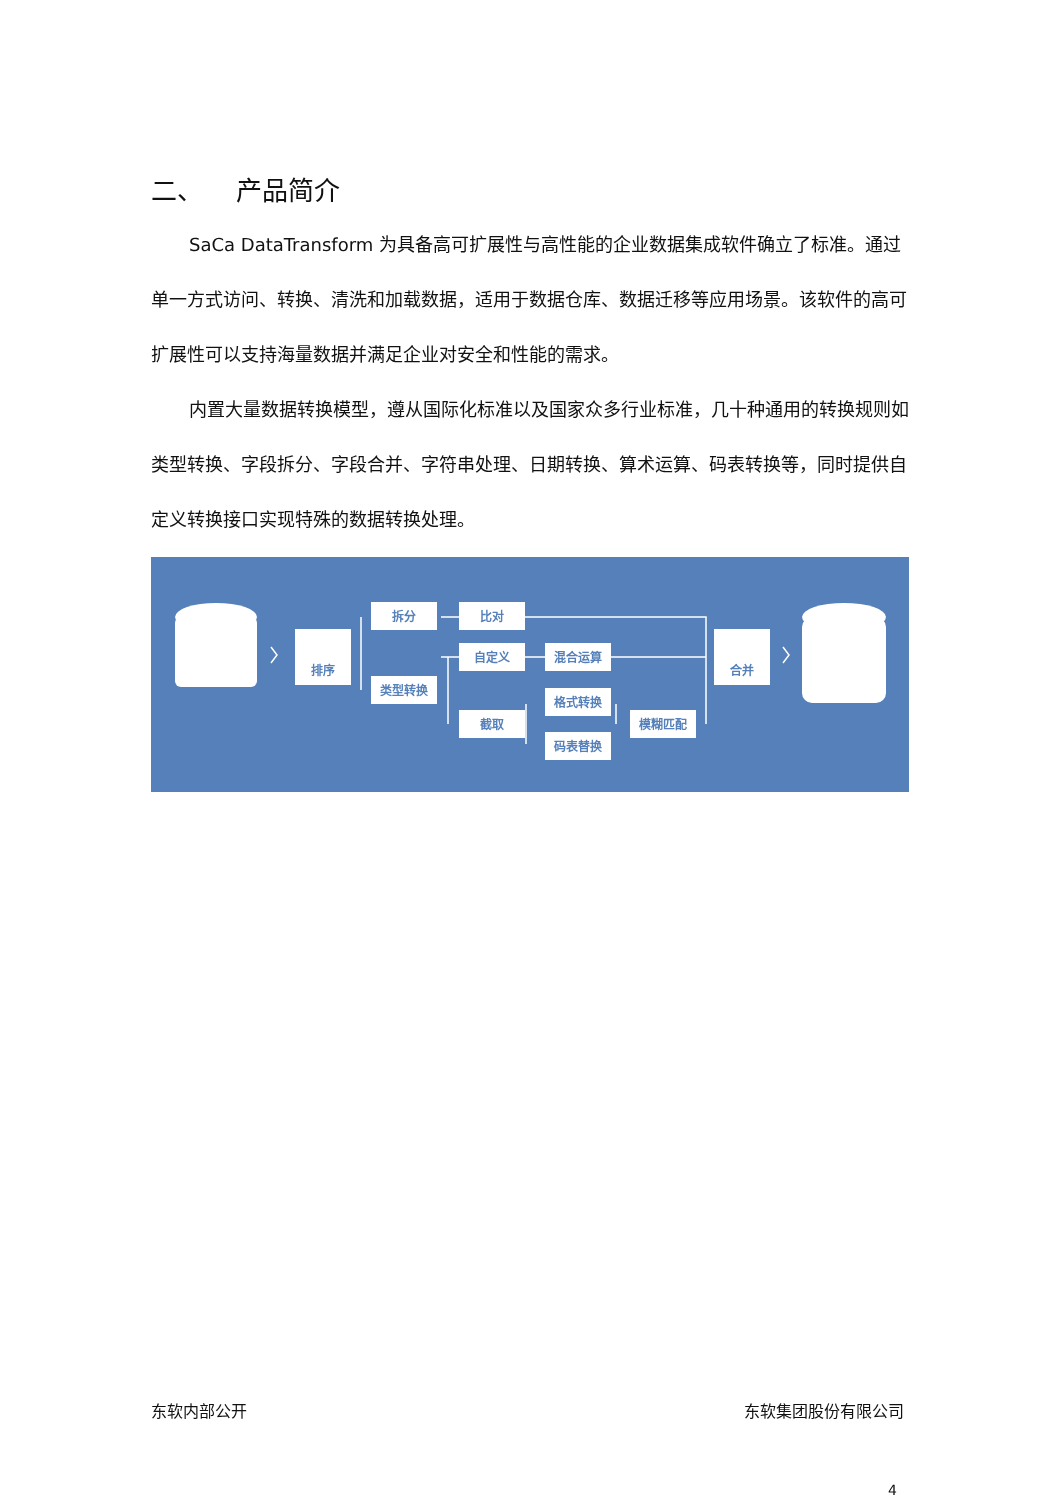二、 产品简介
SaCa DataTransform 为具备高可扩展性与高性能的企业数据集成软件确立了标准。通过单一方式访问、转换、清洗和加载数据，适用于数据仓库、数据迁移等应用场景。该软件的高可扩展性可以支持海量数据并满足企业对安全和性能的需求。
内置大量数据转换模型，遵从国际化标准以及国家众多行业标准，几十种通用的转换规则如类型转换、字段拆分、字段合并、字符串处理、日期转换、算术运算、码表转换等，同时提供自定义转换接口实现特殊的数据转换处理。
排序
拆分
比对
自定义
混合运算
类型转换
格式转换
截取
模糊匹配
码表替换
合并
东软内部公开 东软集团股份有限公司
4